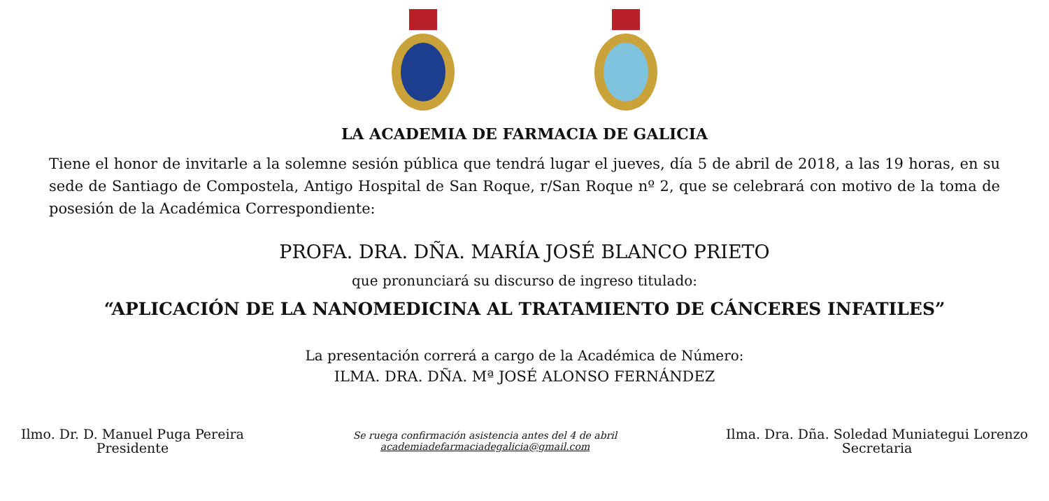LA ACADEMIA DE FARMACIA DE GALICIA
Tiene el honor de invitarle a la solemne sesión pública que tendrá lugar el jueves, día 5 de abril de 2018, a las 19 horas, en su sede de Santiago de Compostela, Antigo Hospital de San Roque, r/San Roque nº 2, que se celebrará con motivo de la toma de posesión de la Académica Correspondiente:
PROFA. DRA. DÑA. MARÍA JOSÉ BLANCO PRIETO
que pronunciará su discurso de ingreso titulado:
“APLICACIÓN DE LA NANOMEDICINA AL TRATAMIENTO DE CÁNCERES INFATILES”
La presentación correrá a cargo de la Académica de Número:
ILMA. DRA. DÑA. Mª JOSÉ ALONSO FERNÁNDEZ
Ilmo. Dr. D. Manuel Puga Pereira
Presidente
Se ruega confirmación asistencia antes del 4 de abril
academiadefarmaciadegalicia@gmail.com
Ilma. Dra. Dña. Soledad Muniategui Lorenzo
Secretaria